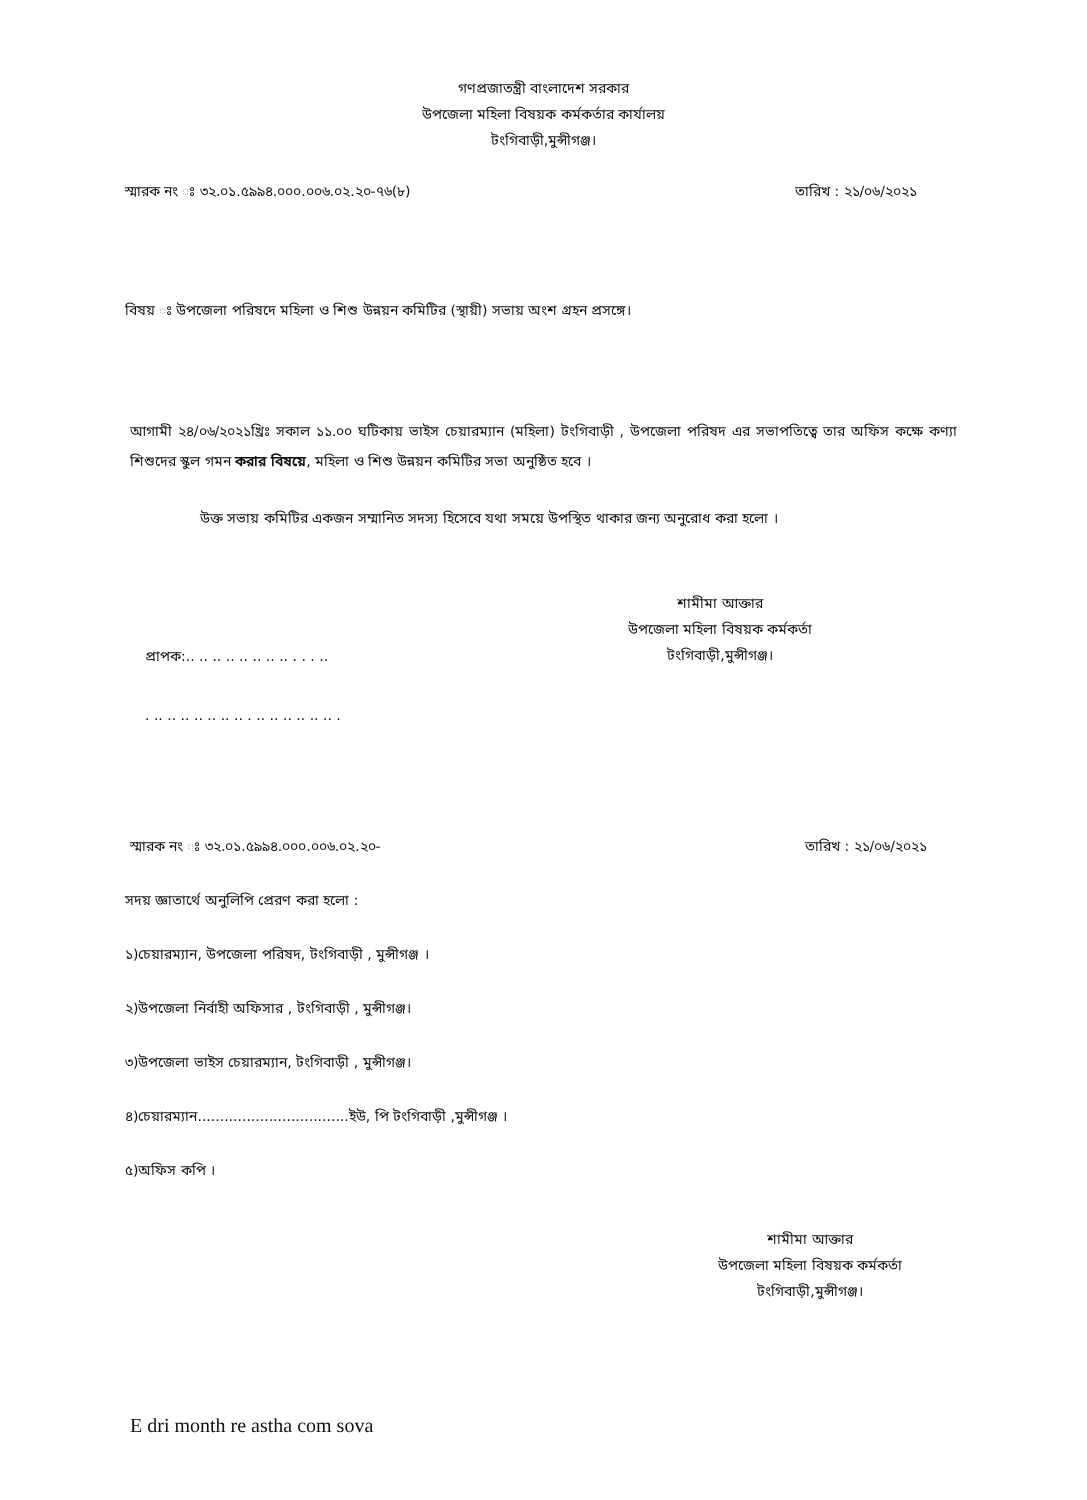গণপ্রজাতন্ত্রী বাংলাদেশ সরকার
উপজেলা মহিলা বিষয়ক কর্মকর্তার কার্যালয়
টংগিবাড়ী,মুন্সীগঞ্জ।
স্মারক নং ঃ ৩২.০১.৫৯৯৪.০০০.০০৬.০২.২০-৭৬(৮) তারিখ : ২১/০৬/২০২১
বিষয় ঃ উপজেলা পরিষদে মহিলা ও শিশু উন্নয়ন কমিটির (স্থায়ী) সভায় অংশ গ্রহন প্রসঙ্গে।
আগামী ২৪/০৬/২০২১খ্রিঃ সকাল ১১.০০ ঘটিকায় ভাইস চেয়ারম্যান (মহিলা) টংগিবাড়ী , উপজেলা পরিষদ এর সভাপতিত্বে তার অফিস কক্ষে কণ্যা শিশুদের স্কুল গমন করার বিষয়ে, মহিলা ও শিশু উন্নয়ন কমিটির সভা অনুষ্ঠিত হবে ।
উক্ত সভায় কমিটির একজন সম্মানিত সদস্য হিসেবে যথা সময়ে উপস্থিত থাকার জন্য অনুরোধ করা হলো ।
শামীমা আক্তার
উপজেলা মহিলা বিষয়ক কর্মকর্তা
টংগিবাড়ী,মুন্সীগঞ্জ।
প্রাপক:.. .. .. .. .. .. .. .. . . . ..
. .. .. .. .. .. .. .. . .. .. .. .. .. .. .
স্মারক নং ঃ ৩২.০১.৫৯৯৪.০০০.০০৬.০২.২০- তারিখ : ২১/০৬/২০২১
সদয় জ্ঞাতার্থে অনুলিপি প্রেরণ করা হলো :
১)চেয়ারম্যান, উপজেলা পরিষদ, টংগিবাড়ী , মুন্সীগঞ্জ ।
২)উপজেলা নির্বাহী অফিসার , টংগিবাড়ী , মুন্সীগঞ্জ।
৩)উপজেলা ভাইস চেয়ারম্যান, টংগিবাড়ী , মুন্সীগঞ্জ।
৪)চেয়ারম্যান..................................ইউ, পি টংগিবাড়ী ,মুন্সীগঞ্জ ।
৫)অফিস কপি ।
শামীমা আক্তার
উপজেলা মহিলা বিষয়ক কর্মকর্তা
টংগিবাড়ী,মুন্সীগঞ্জ।
E dri month re astha com sova